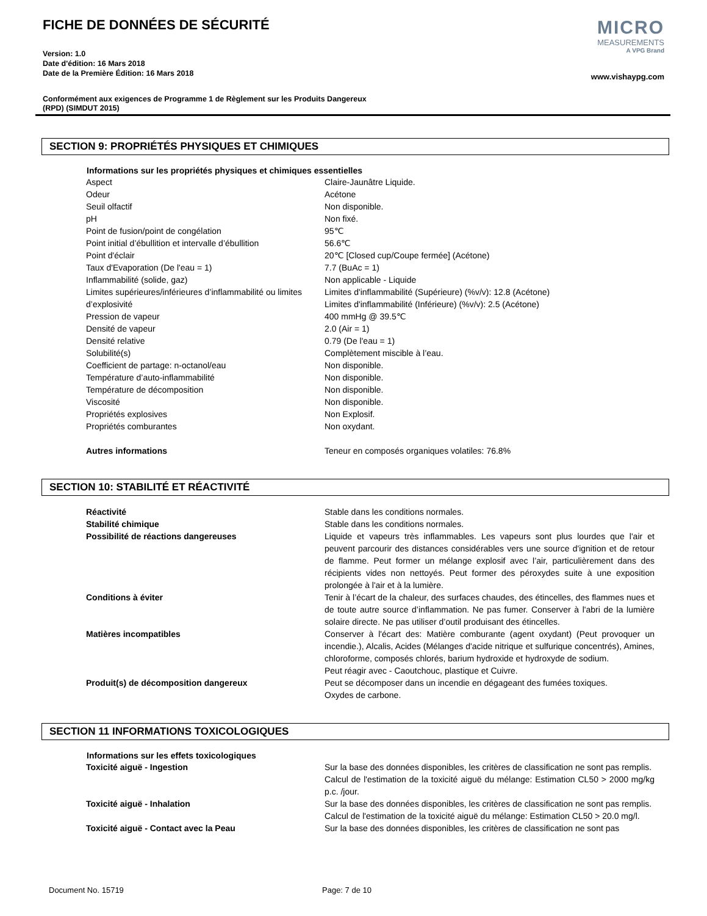FICHE DE DONNÉES DE SÉCURITÉ
Version: 1.0
Date d'édition: 16 Mars 2018
Date de la Première Édition: 16 Mars 2018
MICRO
MEASUREMENTS
A VPG Brand
www.vishaypg.com
Conformément aux exigences de Programme 1 de Règlement sur les Produits Dangereux
(RPD) (SIMDUT 2015)
SECTION 9: PROPRIÉTÉS PHYSIQUES ET CHIMIQUES
| Informations sur les propriétés physiques et chimiques essentielles | |
| --- | --- |
| Aspect | Claire-Jaunâtre Liquide. |
| Odeur | Acétone |
| Seuil olfactif | Non disponible. |
| pH | Non fixé. |
| Point de fusion/point de congélation | 95℃ |
| Point initial d’ébullition et intervalle d’ébullition | 56.6℃ |
| Point d'éclair | 20℃ [Closed cup/Coupe fermée] (Acétone) |
| Taux d'Evaporation (De l'eau = 1) | 7.7 (BuAc = 1) |
| Inflammabilité (solide, gaz) | Non applicable - Liquide |
| Limites supérieures/inférieures d’inflammabilité ou limites d’explosivité | Limites d'inflammabilité (Supérieure) (%v/v): 12.8 (Acétone) Limites d'inflammabilité (Inférieure) (%v/v): 2.5 (Acétone) |
| Pression de vapeur | 400 mmHg @ 39.5℃ |
| Densité de vapeur | 2.0 (Air = 1) |
| Densité relative | 0.79 (De l'eau = 1) |
| Solubilité(s) | Complètement miscible à l’eau. |
| Coefficient de partage: n-octanol/eau | Non disponible. |
| Température d’auto-inflammabilité | Non disponible. |
| Température de décomposition | Non disponible. |
| Viscosité | Non disponible. |
| Propriétés explosives | Non Explosif. |
| Propriétés comburantes | Non oxydant. |
| Autres informations | Teneur en composés organiques volatiles: 76.8% |
SECTION 10: STABILITÉ ET RÉACTIVITÉ
| Réactivité | Stable dans les conditions normales. |
| Stabilité chimique | Stable dans les conditions normales. |
| Possibilité de réactions dangereuses | Liquide et vapeurs très inflammables. Les vapeurs sont plus lourdes que l'air et peuvent parcourir des distances considérables vers une source d'ignition et de retour de flamme. Peut former un mélange explosif avec l’air, particulièrement dans des récipients vides non nettoyés. Peut former des péroxydes suite à une exposition prolongée à l'air et à la lumière. |
| Conditions à éviter | Tenir à l’écart de la chaleur, des surfaces chaudes, des étincelles, des flammes nues et de toute autre source d’inflammation. Ne pas fumer. Conserver à l'abri de la lumière solaire directe. Ne pas utiliser d’outil produisant des étincelles. |
| Matières incompatibles | Conserver à l'écart des: Matière comburante (agent oxydant) (Peut provoquer un incendie.), Alcalis, Acides (Mélanges d'acide nitrique et sulfurique concentrés), Amines, chloroforme, composés chlorés, barium hydroxide et hydroxyde de sodium. Peut réagir avec - Caoutchouc, plastique et Cuivre. |
| Produit(s) de décomposition dangereux | Peut se décomposer dans un incendie en dégageant des fumées toxiques. Oxydes de carbone. |
SECTION 11 INFORMATIONS TOXICOLOGIQUES
| Informations sur les effets toxicologiques | |
| --- | --- |
| Toxicité aiguë - Ingestion | Sur la base des données disponibles, les critères de classification ne sont pas remplis. Calcul de l'estimation de la toxicité aiguë du mélange: Estimation CL50 > 2000 mg/kg p.c. /jour. |
| Toxicité aiguë - Inhalation | Sur la base des données disponibles, les critères de classification ne sont pas remplis. Calcul de l'estimation de la toxicité aiguë du mélange: Estimation CL50 > 20.0 mg/l. |
| Toxicité aiguë - Contact avec la Peau | Sur la base des données disponibles, les critères de classification ne sont pas |
Document No. 15719 Page: 7 de 10